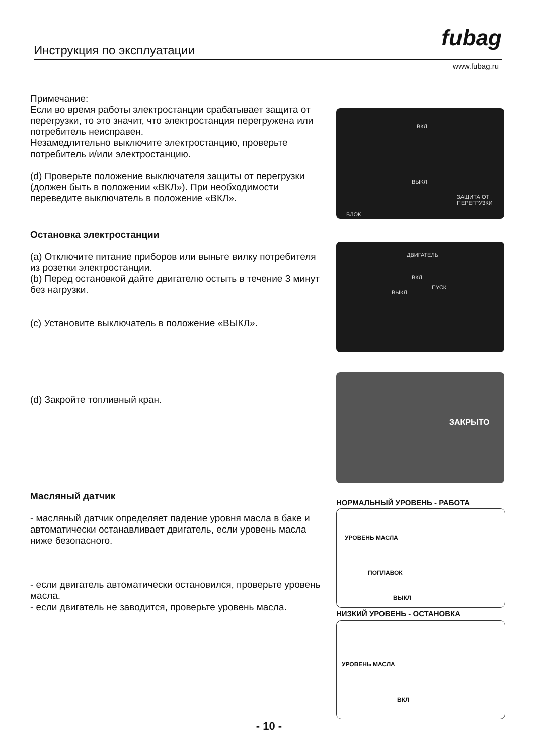Инструкция по эксплуатации fubag
www.fubag.ru
Примечание:
Если во время работы электростанции срабатывает защита от перегрузки, то это значит, что электростанция перегружена или потребитель неисправен.
Незамедлительно выключите электростанцию, проверьте потребитель и/или электростанцию.
(d) Проверьте положение выключателя защиты от перегрузки (должен быть в положении «ВКЛ»). При необходимости переведите выключатель в положение «ВКЛ».
Остановка электростанции
(a) Отключите питание приборов или выньте вилку потребителя из розетки электростанции.
(b) Перед остановкой дайте двигателю остыть в течение 3 минут без нагрузки.
(c) Установите выключатель в положение «ВЫКЛ».
(d) Закройте топливный кран.
Масляный датчик
- масляный датчик определяет падение уровня масла в баке и автоматически останавливает двигатель, если уровень масла ниже безопасного.
- если двигатель автоматически остановился, проверьте уровень масла.
- если двигатель не заводится, проверьте уровень масла.
ВКЛ
ВЫКЛ
ЗАЩИТА ОТ ПЕРЕГРУЗКИ
БЛОК
ДВИГАТЕЛЬ
ВКЛ
ВЫКЛ
ПУСК
ЗАКРЫТО
НОРМАЛЬНЫЙ УРОВЕНЬ - РАБОТА
УРОВЕНЬ МАСЛА
ПОПЛАВОК
ВЫКЛ
НИЗКИЙ УРОВЕНЬ - ОСТАНОВКА
УРОВЕНЬ МАСЛА
ВКЛ
- 10 -